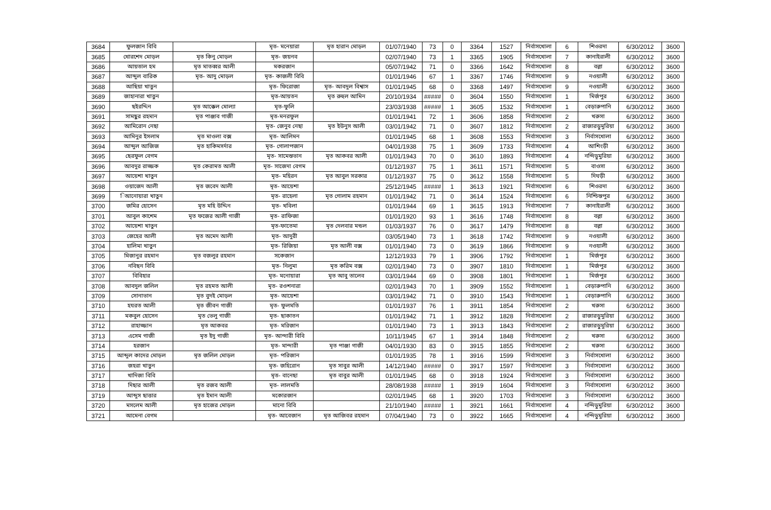| 3684 | ফুলজান বিবি | | মৃত- মনেয়ারা | মৃত হারান মোড়ল | 01/07/1940 | 73 | 0 | 3364 | 1527 | নির্বাসখোলা | 6 | শিওরদা | 6/30/2012 | 3600 |
| 3685 | খোরশেদ মোড়ল | মৃত কিনু মোড়ল | মৃত- জয়নব | | 02/07/1940 | 73 | 1 | 3365 | 1905 | নির্বাসখোলা | 7 | কানাইরালী | 6/30/2012 | 3600 |
| 3686 | আয়তাল হম | মৃত মাতব্বর আলী | মকরজান | | 05/07/1942 | 71 | 0 | 3366 | 1642 | নির্বাসখোলা | 8 | বল্লা | 6/30/2012 | 3600 |
| 3687 | আব্দুল বারিক | মৃত- আদু মোড়ল | মৃত- কাজলী বিবি | | 01/01/1946 | 67 | 1 | 3367 | 1746 | নির্বাসখোলা | 9 | নওয়ালী | 6/30/2012 | 3600 |
| 3688 | আছিয়া খাতুন | | মৃত- ফিরোজা | মৃত- আবদুল বিশ্বাস | 01/01/1945 | 68 | 0 | 3368 | 1497 | নির্বাসখোলা | 9 | নওয়ালী | 6/30/2012 | 3600 |
| 3689 | জাহানারা খাতুন | | মৃত-আয়তন | মৃত রুহুল আমিন | 20/10/1934 | ##### | 0 | 3604 | 1550 | নির্বাসখোলা | 1 | মির্জপুর | 6/30/2012 | 3600 |
| 3690 | ছইরদ্দিন | মৃত আক্কেল মোল্যা | মৃত-ফুলি | | 23/03/1938 | ##### | 1 | 3605 | 1532 | নির্বাসখোলা | 1 | বেড়ারুপানি | 6/30/2012 | 3600 |
| 3691 | সামছুর রহমান | মৃত পাঞ্জাব গাজী | মৃত-মনরফুল | | 01/01/1941 | 72 | 1 | 3606 | 1858 | নির্বাসখোলা | 2 | খরুসা | 6/30/2012 | 3600 |
| 3692 | আমিরোন নেছা | | মৃত- জেনুব নেছা | মৃত ইউনুস আলী | 03/01/1942 | 71 | 0 | 3607 | 1812 | নির্বাসখোলা | 2 | রাজারডুমুরিয়া | 6/30/2012 | 3600 |
| 3693 | আমিনুর ইসলাম | মৃত মাওলা বক্স | মৃত- আলিমন | | 01/01/1945 | 68 | 1 | 3608 | 1553 | নির্বাসখোলা | 3 | নির্বাসখোলা | 6/30/2012 | 3600 |
| 3694 | আব্দুল আজিজ | মৃত হাকিমসর্দার | মৃত- গোলাপজান | | 04/01/1938 | 75 | 1 | 3609 | 1733 | নির্বাসখোলা | 4 | আশিংড়ী | 6/30/2012 | 3600 |
| 3695 | ছেরফুল বেগম | | মৃত- সামেন্তভান | মৃত আকবর আলী | 01/01/1943 | 70 | 0 | 3610 | 1893 | নির্বাসখোলা | 4 | নন্দিডুমুরিয়া | 6/30/2012 | 3600 |
| 3696 | আবদুর রাজ্জক | মৃত কেরামত আলী | মৃত- সাজেদা বেগম | | 01/12/1937 | 75 | 1 | 3611 | 1571 | নির্বাসখোলা | 5 | বাওসা | 6/30/2012 | 3600 |
| 3697 | আয়েশা খাতুন | | মৃত- মহিরন | মৃত আবুল সরকার | 01/12/1937 | 75 | 0 | 3612 | 1558 | নির্বাসখোলা | 5 | দিঘড়ী | 6/30/2012 | 3600 |
| 3698 | ওয়াজেদ আলী | মৃত জবেদ আলী | মৃত- আয়েশা | | 25/12/1945 | ##### | 1 | 3613 | 1921 | নির্বাসখোলা | 6 | শিওরদা | 6/30/2012 | 3600 |
| 3699 | িআনোয়ারা খাতুন | | মৃত- রাহেলা | মৃত গোলাম রহমান | 01/01/1942 | 71 | 0 | 3614 | 1524 | নির্বাসখোলা | 6 | নিশ্চিন্তপুর | 6/30/2012 | 3600 |
| 3700 | জমির হোসেন | মৃত মহি উদ্দিন | মৃত- খবিলা | | 01/01/1944 | 69 | 1 | 3615 | 1913 | নির্বাসখোলা | 7 | কানাইরালী | 6/30/2012 | 3600 |
| 3701 | আবুল কাশেম | মৃত ফজের আলী গাজী | মৃত- রাফিজা | | 01/01/1920 | 93 | 1 | 3616 | 1748 | নির্বাসখোলা | 8 | বল্লা | 6/30/2012 | 3600 |
| 3702 | আয়েশা খাতুন | | মৃত-ফাতেমা | মৃত দেলবার মন্ডল | 01/03/1937 | 76 | 0 | 3617 | 1479 | নির্বাসখোলা | 8 | বল্লা | 6/30/2012 | 3600 |
| 3703 | জেহের আলী | মৃত অমেদ আলী | মৃত- আদুরী | | 03/05/1940 | 73 | 1 | 3618 | 1742 | নির্বাসখোলা | 9 | নওয়ালী | 6/30/2012 | 3600 |
| 3704 | হালিমা খাতুন | | মৃত- রিজিয়া | মৃত আলী বক্স | 01/01/1940 | 73 | 0 | 3619 | 1866 | নির্বাসখোলা | 9 | নওয়ালী | 6/30/2012 | 3600 |
| 3705 | মিজানুর রহমান | মৃত বজলুর রহমান | সকেজান | | 12/12/1933 | 79 | 1 | 3906 | 1792 | নির্বাসখোলা | 1 | মির্জপুর | 6/30/2012 | 3600 |
| 3706 | নবিছন বিবি | | মৃত- নিলুমা | মৃত করিম বক্স | 02/01/1940 | 73 | 0 | 3907 | 1810 | নির্বাসখোলা | 1 | মির্জপুর | 6/30/2012 | 3600 |
| 3707 | বিবিহার | | মৃত- মনোয়ারা | মৃত আবু তালেব | 03/01/1944 | 69 | 0 | 3908 | 1801 | নির্বাসখোলা | 1 | মির্জপুর | 6/30/2012 | 3600 |
| 3708 | আবদুল জলিল | মৃত রহমত আলী | মৃত- রওশনারা | | 02/01/1943 | 70 | 1 | 3909 | 1552 | নির্বাসখোলা | 1 | বেড়ারুপানি | 6/30/2012 | 3600 |
| 3709 | সোনাভান | মৃত বুদই মোড়ল | মৃত- আয়েশা | | 03/01/1942 | 71 | 0 | 3910 | 1543 | নির্বাসখোলা | 1 | বেড়ারুপানি | 6/30/2012 | 3600 |
| 3710 | হযরত আলী | মৃত জীবন গাজী | মৃত- ফুলমতি | | 01/01/1937 | 76 | 1 | 3911 | 1854 | নির্বাসখোলা | 2 | খরুসা | 6/30/2012 | 3600 |
| 3711 | মকবুল হোসেন | মৃত ভেলু গাজী | মৃত- ছাকাতন | | 01/01/1942 | 71 | 1 | 3912 | 1828 | নির্বাসখোলা | 2 | রাজারডুমুরিয়া | 6/30/2012 | 3600 |
| 3712 | রাহাজ্জান | মৃত আকবর | মৃত- মরিজান | | 01/01/1940 | 73 | 1 | 3913 | 1843 | নির্বাসখোলা | 2 | রাজারডুমুরিয়া | 6/30/2012 | 3600 |
| 3713 | এসেম গাজী | মৃত ইদু গাজী | মৃত- আন্দারী বিবি | | 10/11/1945 | 67 | 1 | 3914 | 1848 | নির্বাসখোলা | 2 | খরুসা | 6/30/2012 | 3600 |
| 3714 | হরজান | | মৃত- মান্দারী | মৃত পাঞ্জা গাজী | 04/01/1930 | 83 | 0 | 3915 | 1855 | নির্বাসখোলা | 2 | খরুসা | 6/30/2012 | 3600 |
| 3715 | আব্দুল কাদের মোড়ল | মৃত জলিল মোড়ল | মৃত- পরিজান | | 01/01/1935 | 78 | 1 | 3916 | 1599 | নির্বাসখোলা | 3 | নির্বাসখোলা | 6/30/2012 | 3600 |
| 3716 | জহরা খাতুন | | মৃত- জহিরোন | মৃত সাবুর আলী | 14/12/1940 | ##### | 0 | 3917 | 1597 | নির্বাসখোলা | 3 | নির্বাসখোলা | 6/30/2012 | 3600 |
| 3717 | খাদিজা বিবি | | মৃত- বানেছা | মৃত বাবুর আলী | 01/01/1945 | 68 | 0 | 3918 | 1924 | নির্বাসখোলা | 3 | নির্বাসখোলা | 6/30/2012 | 3600 |
| 3718 | দিছার আলী | মৃত রজব আলী | মৃত- লালমতি | | 28/08/1938 | ##### | 1 | 3919 | 1604 | নির্বাসখোলা | 3 | নির্বাসখোলা | 6/30/2012 | 3600 |
| 3719 | আব্দুস ছাত্তার | মৃত ইমান আলী | মকোরজান | | 02/01/1945 | 68 | 1 | 3920 | 1703 | নির্বাসখোলা | 3 | নির্বাসখোলা | 6/30/2012 | 3600 |
| 3720 | মসলেম আলী | মৃত হাজের মোড়ল | মানো বিবি | | 21/10/1940 | ##### | 1 | 3921 | 1661 | নির্বাসখোলা | 4 | নন্দিডুমুরিয়া | 6/30/2012 | 3600 |
| 3721 | আমেনা বেগম | | মৃত- আবেজান | মৃত আজিবর রহমান | 07/04/1940 | 73 | 0 | 3922 | 1665 | নির্বাসখোলা | 4 | নন্দিডুমুরিয়া | 6/30/2012 | 3600 |